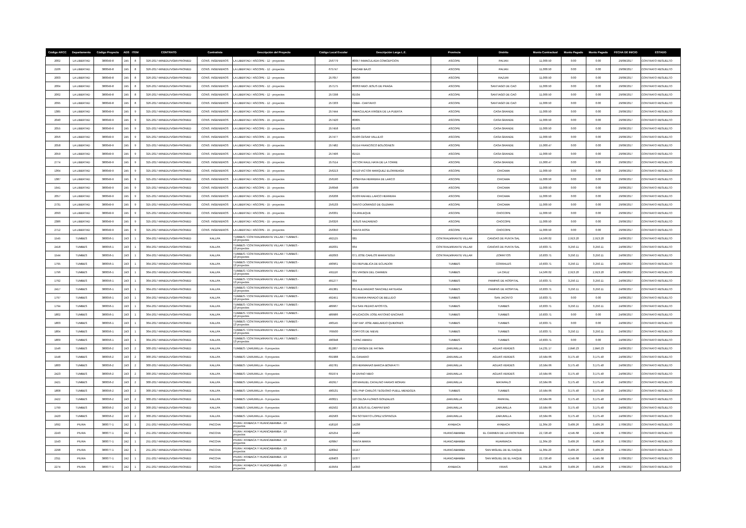| Código ARCC | Departamento | Código Proyecto | ADS | ITEM | CONTRATO | Contratista | Descripción del Proyecto | Código Local Escolar | Descripción Larga L.E. | Provincia | Distrito | Monto Contractual | Monto Pagado | Monto Pagado | FECHA DE INICIO | ESTADO |
| --- | --- | --- | --- | --- | --- | --- | --- | --- | --- | --- | --- | --- | --- | --- | --- | --- |
| 2002 | LA LIBERTAD | 380049-8 | 245 | 8 | 326-2017-MINEDU/VGMI-PRONIED | CONS. INGENIEROS | LA LIBERTAD / ASCOPE - 12 - proyectos | 256779 | 80057 INMACULADA COMCEPCION | ASCOPE | PAIJAN | 11,000.50 | 0.00 | 0.00 | 29/08/2017 | CONTRATO RESUELTO |
| 2106 | LA LIBERTAD | 380049-8 | 245 | 8 | 326-2017-MINEDU/VGMI-PRONIED | CONS. INGENIEROS | LA LIBERTAD / ASCOPE - 12 - proyectos | 675747 | MACABI BAJO | ASCOPE | PAIJAN | 11,000.50 | 0.00 | 0.00 | 29/08/2017 | CONTRATO RESUELTO |
| 2003 | LA LIBERTAD | 380049-8 | 245 | 8 | 326-2017-MINEDU/VGMI-PRONIED | CONS. INGENIEROS | LA LIBERTAD / ASCOPE - 12 - proyectos | 257057 | 80060 | ASCOPE | RAZURI | 11,000.50 | 0.00 | 0.00 | 29/08/2017 | CONTRATO RESUELTO |
| 2004 | LA LIBERTAD | 380049-8 | 245 | 8 | 326-2017-MINEDU/VGMI-PRONIED | CONS. INGENIEROS | LA LIBERTAD / ASCOPE - 12 - proyectos | 257175 | 80063 NIÐO JESUS DE PRAGA | ASCOPE | SANTIAGO DE CAO | 11,000.50 | 0.00 | 0.00 | 29/08/2017 | CONTRATO RESUELTO |
| 2062 | LA LIBERTAD | 380049-8 | 245 | 8 | 326-2017-MINEDU/VGMI-PRONIED | CONS. INGENIEROS | LA LIBERTAD / ASCOPE - 12 - proyectos | 257298 | 81534 | ASCOPE | SANTIAGO DE CAO | 11,000.50 | 0.00 | 0.00 | 29/08/2017 | CONTRATO RESUELTO |
| 2095 | LA LIBERTAD | 380049-8 | 245 | 8 | 326-2017-MINEDU/VGMI-PRONIED | CONS. INGENIEROS | LA LIBERTAD / ASCOPE - 12 - proyectos | 257203 | CEBA - CARTAVIO | ASCOPE | SANTIAGO DE CAO | 11,000.50 | 0.00 | 0.00 | 29/08/2017 | CONTRATO RESUELTO |
| 1385 | LA LIBERTAD | 380049-9 | 245 | 9 | 325-2017-MINEDU/VGMI-PRONIED | CONS. INGENIEROS | LA LIBERTAD / ASCOPE - 15 - proyectos | 257444 | INMACULADA VIRGEN DE LA PUERTA | ASCOPE | CASA GRANDE | 11,000.50 | 0.00 | 0.00 | 29/08/2017 | CONTRATO RESUELTO |
| 2040 | LA LIBERTAD | 380049-9 | 245 | 9 | 325-2017-MINEDU/VGMI-PRONIED | CONS. INGENIEROS | LA LIBERTAD / ASCOPE - 15 - proyectos | 257420 | 80805 | ASCOPE | CASA GRANDE | 11,000.50 | 0.00 | 0.00 | 29/08/2017 | CONTRATO RESUELTO |
| 2055 | LA LIBERTAD | 380049-9 | 245 | 9 | 325-2017-MINEDU/VGMI-PRONIED | CONS. INGENIEROS | LA LIBERTAD / ASCOPE - 15 - proyectos | 257458 | 81503 | ASCOPE | CASA GRANDE | 11,000.50 | 0.00 | 0.00 | 29/08/2017 | CONTRATO RESUELTO |
| 2056 | LA LIBERTAD | 380049-9 | 245 | 9 | 325-2017-MINEDU/VGMI-PRONIED | CONS. INGENIEROS | LA LIBERTAD / ASCOPE - 15 - proyectos | 257477 | 81506 CESAR VALLEJO | ASCOPE | CASA GRANDE | 11,000.50 | 0.00 | 0.00 | 29/08/2017 | CONTRATO RESUELTO |
| 2058 | LA LIBERTAD | 380049-9 | 245 | 9 | 325-2017-MINEDU/VGMI-PRONIED | CONS. INGENIEROS | LA LIBERTAD / ASCOPE - 15 - proyectos | 257482 | 81514 FRANCISCO BOLOGNESI | ASCOPE | CASA GRANDE | 15,000.47 | 0.00 | 0.00 | 29/08/2017 | CONTRATO RESUELTO |
| 2059 | LA LIBERTAD | 380049-9 | 245 | 9 | 325-2017-MINEDU/VGMI-PRONIED | CONS. INGENIEROS | LA LIBERTAD / ASCOPE - 15 - proyectos | 257496 | 81515 | ASCOPE | CASA GRANDE | 11,000.50 | 0.00 | 0.00 | 29/08/2017 | CONTRATO RESUELTO |
| 2774 | LA LIBERTAD | 380049-9 | 245 | 9 | 325-2017-MINEDU/VGMI-PRONIED | CONS. INGENIEROS | LA LIBERTAD / ASCOPE - 15 - proyectos | 257514 | VICTOR RAUL HAYA DE LA TORRE | ASCOPE | CASA GRANDE | 15,000.47 | 0.00 | 0.00 | 29/08/2017 | CONTRATO RESUELTO |
| 1364 | LA LIBERTAD | 380049-9 | 245 | 9 | 325-2017-MINEDU/VGMI-PRONIED | CONS. INGENIEROS | LA LIBERTAD / ASCOPE - 15 - proyectos | 256213 | 81510 VICTOR MARQUEZ ELORREAGA | ASCOPE | CHICAMA | 11,000.50 | 0.00 | 0.00 | 29/08/2017 | CONTRATO RESUELTO |
| 1387 | LA LIBERTAD | 380049-9 | 245 | 9 | 325-2017-MINEDU/VGMI-PRONIED | CONS. INGENIEROS | LA LIBERTAD / ASCOPE - 15 - proyectos | 256190 | JOSEFINA HERRERA DE LARCO | ASCOPE | CHICAMA | 11,000.50 | 0.00 | 0.00 | 29/08/2017 | CONTRATO RESUELTO |
| 1941 | LA LIBERTAD | 380049-9 | 245 | 9 | 325-2017-MINEDU/VGMI-PRONIED | CONS. INGENIEROS | LA LIBERTAD / ASCOPE - 15 - proyectos | 256048 | 1609 | ASCOPE | CHICAMA | 11,000.50 | 0.00 | 0.00 | 29/08/2017 | CONTRATO RESUELTO |
| 2057 | LA LIBERTAD | 380049-9 | 245 | 9 | 325-2017-MINEDU/VGMI-PRONIED | CONS. INGENIEROS | LA LIBERTAD / ASCOPE - 15 - proyectos | 256208 | 81509 RAFAEL LARCO HERRERA | ASCOPE | CHICAMA | 11,000.50 | 0.00 | 0.00 | 29/08/2017 | CONTRATO RESUELTO |
| 2731 | LA LIBERTAD | 380049-9 | 245 | 9 | 325-2017-MINEDU/VGMI-PRONIED | CONS. INGENIEROS | LA LIBERTAD / ASCOPE - 15 - proyectos | 256133 | SANTO DOMINGO DE GUZMAN | ASCOPE | CHICAMA | 11,000.50 | 0.00 | 0.00 | 29/08/2017 | CONTRATO RESUELTO |
| 2093 | LA LIBERTAD | 380049-9 | 245 | 9 | 325-2017-MINEDU/VGMI-PRONIED | CONS. INGENIEROS | LA LIBERTAD / ASCOPE - 15 - proyectos | 256331 | CAJANLEQUE | ASCOPE | CHOCOPE | 11,000.50 | 0.00 | 0.00 | 29/08/2017 | CONTRATO RESUELTO |
| 2386 | LA LIBERTAD | 380049-9 | 245 | 9 | 325-2017-MINEDU/VGMI-PRONIED | CONS. INGENIEROS | LA LIBERTAD / ASCOPE - 15 - proyectos | 256326 | JESUS NAZARENO | ASCOPE | CHOCOPE | 11,000.50 | 0.00 | 0.00 | 29/08/2017 | CONTRATO RESUELTO |
| 2712 | LA LIBERTAD | 380049-9 | 245 | 9 | 325-2017-MINEDU/VGMI-PRONIED | CONS. INGENIEROS | LA LIBERTAD / ASCOPE - 15 - proyectos | 256350 | SANTA ROSA | ASCOPE | CHOCOPE | 11,000.50 | 0.00 | 0.00 | 29/08/2017 | CONTRATO RESUELTO |
| 1545 | TUMBES | 380056-1 | 243 | 1 | 304-2017-MINEDU/VGMI-PRONIED | KALLPA | TUMBES / CONTRALMIRANTE VILLAR / TUMBES - 13 proyectos | 492125 | 085 | CONTRALMIRANTE VILLAR | CANOAS DE PUNTA SAL | 14,566.02 | 2,913.20 | 2,913.20 | 24/08/2017 | CONTRATO RESUELTO |
| 2418 | TUMBES | 380056-1 | 243 | 1 | 304-2017-MINEDU/VGMI-PRONIED | KALLPA | TUMBES / CONTRALMIRANTE VILLAR / TUMBES - 13 proyectos | 492031 | 064 | CONTRALMIRANTE VILLAR | CANOAS DE PUNTA SAL | 10,833.71 | 3,250.11 | 3,250.11 | 24/08/2017 | CONTRATO RESUELTO |
| 1544 | TUMBES | 380056-1 | 243 | 1 | 304-2017-MINEDU/VGMI-PRONIED | KALLPA | TUMBES / CONTRALMIRANTE VILLAR / TUMBES - 13 proyectos | 492093 | 071 JOSE CARLOS MARIATEGUI | CONTRALMIRANTE VILLAR | ZORRITOS | 10,833.71 | 3,250.11 | 3,250.11 | 24/08/2017 | CONTRATO RESUELTO |
| 1795 | TUMBES | 380056-1 | 243 | 1 | 304-2017-MINEDU/VGMI-PRONIED | KALLPA | TUMBES / CONTRALMIRANTE VILLAR / TUMBES - 13 proyectos | 490961 | 025 REPUBLICA DE ECUADOR | TUMBES | CORRALES | 10,833.71 | 3,250.11 | 3,250.11 | 24/08/2017 | CONTRATO RESUELTO |
| 1796 | TUMBES | 380056-1 | 243 | 1 | 304-2017-MINEDU/VGMI-PRONIED | KALLPA | TUMBES / CONTRALMIRANTE VILLAR / TUMBES - 13 proyectos | 491116 | 031 VIRGEN DEL CARMEN | TUMBES | LA CRUZ | 14,566.02 | 2,913.20 | 2,913.20 | 24/08/2017 | CONTRATO RESUELTO |
| 1792 | TUMBES | 380056-1 | 243 | 1 | 304-2017-MINEDU/VGMI-PRONIED | KALLPA | TUMBES / CONTRALMIRANTE VILLAR / TUMBES - 13 proyectos | 491277 | 004 | TUMBES | PAMPAS DE HOSPITAL | 10,833.71 | 3,250.11 | 3,250.11 | 24/08/2017 | CONTRATO RESUELTO |
| 2417 | TUMBES | 380056-1 | 243 | 1 | 304-2017-MINEDU/VGMI-PRONIED | KALLPA | TUMBES / CONTRALMIRANTE VILLAR / TUMBES - 13 proyectos | 491381 | 062 ALEJANDRO SANCHEZ ARTEAGA | TUMBES | PAMPAS DE HOSPITAL | 10,833.71 | 3,250.11 | 3,250.11 | 24/08/2017 | CONTRATO RESUELTO |
| 1797 | TUMBES | 380056-1 | 243 | 1 | 304-2017-MINEDU/VGMI-PRONIED | KALLPA | TUMBES / CONTRALMIRANTE VILLAR / TUMBES - 13 proyectos | 492451 | 091 MARIA PARADO DE BELLIDO | TUMBES | SAN JACINTO | 10,833.71 | 0.00 | 0.00 | 24/08/2017 | CONTRATO RESUELTO |
| 1794 | TUMBES | 380056-1 | 243 | 1 | 304-2017-MINEDU/VGMI-PRONIED | KALLPA | TUMBES / CONTRALMIRANTE VILLAR / TUMBES - 13 proyectos | 489967 | 014 SAN PEDRO APOSTOL | TUMBES | TUMBES | 10,833.71 | 3,250.11 | 3,250.11 | 24/08/2017 | CONTRATO RESUELTO |
| 1802 | TUMBES | 380056-1 | 243 | 1 | 304-2017-MINEDU/VGMI-PRONIED | KALLPA | TUMBES / CONTRALMIRANTE VILLAR / TUMBES - 13 proyectos | 489986 | APLICACION JOSE ANTONIO ENCINAS | TUMBES | TUMBES | 10,833.71 | 0.00 | 0.00 | 24/08/2017 | CONTRATO RESUELTO |
| 1803 | TUMBES | 380056-1 | 243 | 1 | 304-2017-MINEDU/VGMI-PRONIED | KALLPA | TUMBES / CONTRALMIRANTE VILLAR / TUMBES - 13 proyectos | 490145 | CAP FAP JOSE ABELARDO QUIÐONES | TUMBES | TUMBES | 10,833.71 | 0.00 | 0.00 | 24/08/2017 | CONTRATO RESUELTO |
| 1804 | TUMBES | 380056-1 | 243 | 1 | 304-2017-MINEDU/VGMI-PRONIED | KALLPA | TUMBES / CONTRALMIRANTE VILLAR / TUMBES - 13 proyectos | 769500 | COPITOS DE NIEVE | TUMBES | TUMBES | 10,833.71 | 3,250.11 | 3,250.11 | 24/08/2017 | CONTRATO RESUELTO |
| 1809 | TUMBES | 380056-1 | 243 | 1 | 304-2017-MINEDU/VGMI-PRONIED | KALLPA | TUMBES / CONTRALMIRANTE VILLAR / TUMBES - 13 proyectos | 490348 | TUPAC AMARU | TUMBES | TUMBES | 10,833.71 | 0.00 | 0.00 | 24/08/2017 | CONTRATO RESUELTO |
| 1546 | TUMBES | 380056-2 | 243 | 2 | 300-2017-MINEDU/VGMI-PRONIED | KALLPA | TUMBES / ZARUMILLA - 9 proyectos | 812867 | 222 VIRGEN DE FATIMA | ZARUMILLA | AGUAS VERDES | 14,231.17 | 2,846.23 | 2,846.23 | 24/08/2017 | CONTRATO RESUELTO |
| 1548 | TUMBES | 380056-2 | 243 | 2 | 300-2017-MINEDU/VGMI-PRONIED | KALLPA | TUMBES / ZARUMILLA - 9 proyectos | 691988 | EL CANARIO | ZARUMILLA | AGUAS VERDES | 10,584.66 | 3,175.40 | 3,175.40 | 24/08/2017 | CONTRATO RESUELTO |
| 1800 | TUMBES | 380056-2 | 243 | 2 | 300-2017-MINEDU/VGMI-PRONIED | KALLPA | TUMBES / ZARUMILLA - 9 proyectos | 492781 | 209 HERMANAS BARCIA BONIFATTI | ZARUMILLA | AGUAS VERDES | 10,584.66 | 3,175.40 | 3,175.40 | 24/08/2017 | CONTRATO RESUELTO |
| 2423 | TUMBES | 380056-2 | 243 | 2 | 300-2017-MINEDU/VGMI-PRONIED | KALLPA | TUMBES / ZARUMILLA - 9 proyectos | 691974 | MI DIVINO NIÐO | ZARUMILLA | AGUAS VERDES | 10,584.66 | 3,175.40 | 3,175.40 | 24/08/2017 | CONTRATO RESUELTO |
| 2421 | TUMBES | 380056-2 | 243 | 2 | 300-2017-MINEDU/VGMI-PRONIED | KALLPA | TUMBES / ZARUMILLA - 9 proyectos | 492917 | 100 MANUEL CATALINO FARIAS MORAN | ZARUMILLA | MATAPALO | 10,584.66 | 3,175.40 | 3,175.40 | 24/08/2017 | CONTRATO RESUELTO |
| 1808 | TUMBES | 380056-2 | 243 | 2 | 300-2017-MINEDU/VGMI-PRONIED | KALLPA | TUMBES / ZARUMILLA - 9 proyectos | 490131 | SO1 PNP CARLOS TEODORO PUELL MENDOZA | TUMBES | TUMBES | 10,584.66 | 3,175.40 | 3,175.40 | 24/08/2017 | CONTRATO RESUELTO |
| 2422 | TUMBES | 380056-2 | 243 | 2 | 300-2017-MINEDU/VGMI-PRONIED | KALLPA | TUMBES / ZARUMILLA - 9 proyectos | 493021 | 110 CELSA FLORES GONZALES | ZARUMILLA | PAPAYAL | 10,584.66 | 3,175.40 | 3,175.40 | 24/08/2017 | CONTRATO RESUELTO |
| 1799 | TUMBES | 380056-2 | 243 | 2 | 300-2017-MINEDU/VGMI-PRONIED | KALLPA | TUMBES / ZARUMILLA - 9 proyectos | 492502 | 203 JESUS EL CARPINTERO | ZARUMILLA | ZARUMILLA | 10,584.66 | 3,175.40 | 3,175.40 | 24/08/2017 | CONTRATO RESUELTO |
| 2420 | TUMBES | 380056-2 | 243 | 2 | 300-2017-MINEDU/VGMI-PRONIED | KALLPA | TUMBES / ZARUMILLA - 9 proyectos | 492583 | 094 SOTERITO LOPEZ ESPINOZA | ZARUMILLA | ZARUMILLA | 10,584.66 | 3,175.40 | 3,175.40 | 24/08/2017 | CONTRATO RESUELTO |
| 1692 | PIURA | 380077-1 | 242 | 1 | 251-2017-MINEDU/VGMI-PRONIED | PACCHA | PIURA / AYABACA Y HUANCABAMBA - 13 proyectos | 418116 | 14238 | AYABACA | AYABACA | 11,364.20 | 3,409.26 | 3,409.26 | 17/08/2017 | CONTRATO RESUELTO |
| 2243 | PIURA | 380077-1 | 242 | 1 | 251-2017-MINEDU/VGMI-PRONIED | PACCHA | PIURA / AYABACA Y HUANCABAMBA - 13 proyectos | 425254 | 14462 | HUANCABAMBA | EL CARMEN DE LA FRONTERA | 22,728.40 | 4,545.68 | 4,545.68 | 17/08/2017 | CONTRATO RESUELTO |
| 1543 | PIURA | 380077-1 | 242 | 1 | 251-2017-MINEDU/VGMI-PRONIED | PACCHA | PIURA / AYABACA Y HUANCABAMBA - 13 proyectos | 426847 | SANTA MARIA | HUANCABAMBA | HUARMACA | 11,364.20 | 3,409.26 | 3,409.26 | 17/08/2017 | CONTRATO RESUELTO |
| 2298 | PIURA | 380077-1 | 242 | 1 | 251-2017-MINEDU/VGMI-PRONIED | PACCHA | PIURA / AYABACA Y HUANCABAMBA - 13 proyectos | 428342 | 15157 | HUANCABAMBA | SAN MIGUEL DE EL FAIQUE | 11,364.20 | 3,409.26 | 3,409.26 | 17/08/2017 | CONTRATO RESUELTO |
| 2311 | PIURA | 380077-1 | 242 | 1 | 251-2017-MINEDU/VGMI-PRONIED | PACCHA | PIURA / AYABACA Y HUANCABAMBA - 13 proyectos | 428403 | 15377 | HUANCABAMBA | SAN MIGUEL DE EL FAIQUE | 22,728.40 | 4,545.68 | 4,545.68 | 17/08/2017 | CONTRATO RESUELTO |
| 2274 | PIURA | 380077-1 | 242 | 1 | 251-2017-MINEDU/VGMI-PRONIED | PACCHA | PIURA / AYABACA Y HUANCABAMBA - 13 proyectos | 419564 | 14350 | AYABACA | FRIAS | 11,364.20 | 3,409.26 | 3,409.26 | 17/08/2017 | CONTRATO RESUELTO |